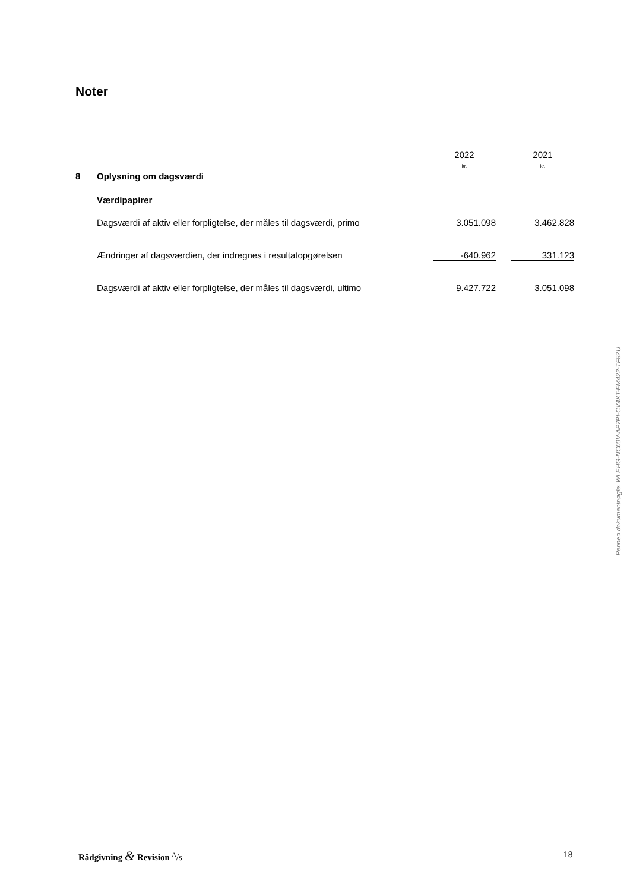Noter
| | | 2022 | | 2021 |
| | | kr. | | kr. |
| 8 | Oplysning om dagsværdi | | | |
| | Værdipapirer | | | |
| | Dagsværdi af aktiv eller forpligtelse, der måles til dagsværdi, primo | 3.051.098 | | 3.462.828 |
| | Ændringer af dagsværdien, der indregnes i resultatopgørelsen | -640.962 | | 331.123 |
| | Dagsværdi af aktiv eller forpligtelse, der måles til dagsværdi, ultimo | 9.427.722 | | 3.051.098 |
Penneo dokumentnøgle: WLEHG-NC00V-AP7PI-CV4XT-EM422-TF8ZU
Rådgivning & Revision <sup>A</sup>/s 18